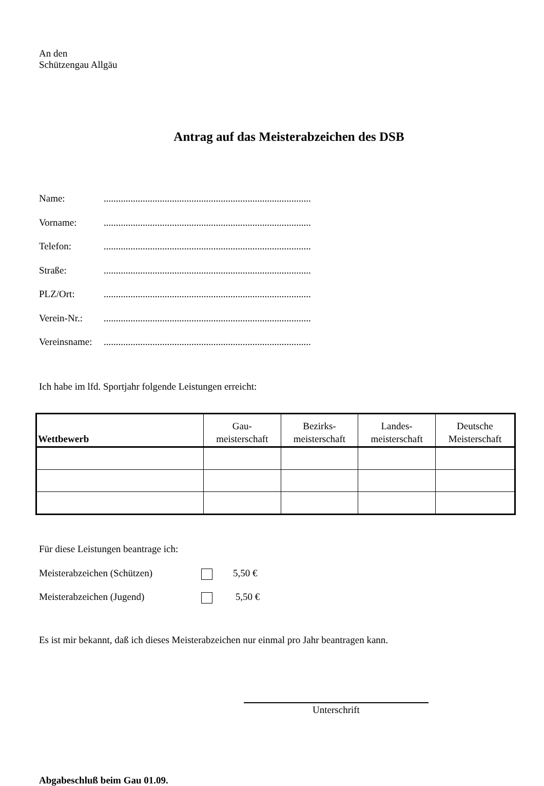An den
Schützengau Allgäu
Antrag auf das Meisterabzeichen des DSB
Name:.....................................................................................
Vorname:.....................................................................................
Telefon:.....................................................................................
Straße:.....................................................................................
PLZ/Ort:.....................................................................................
Verein-Nr.:.....................................................................................
Vereinsname:.....................................................................................
Ich habe im lfd. Sportjahr folgende Leistungen erreicht:
| Wettbewerb | Gau- meisterschaft | Bezirks- meisterschaft | Landes- meisterschaft | Deutsche Meisterschaft |
| --- | --- | --- | --- | --- |
Für diese Leistungen beantrage ich:
Meisterabzeichen (Schützen) 5,50 €
Meisterabzeichen (Jugend) 5,50 €
Es ist mir bekannt, daß ich dieses Meisterabzeichen nur einmal pro Jahr beantragen kann.
Unterschrift
Abgabeschluß beim Gau 01.09.